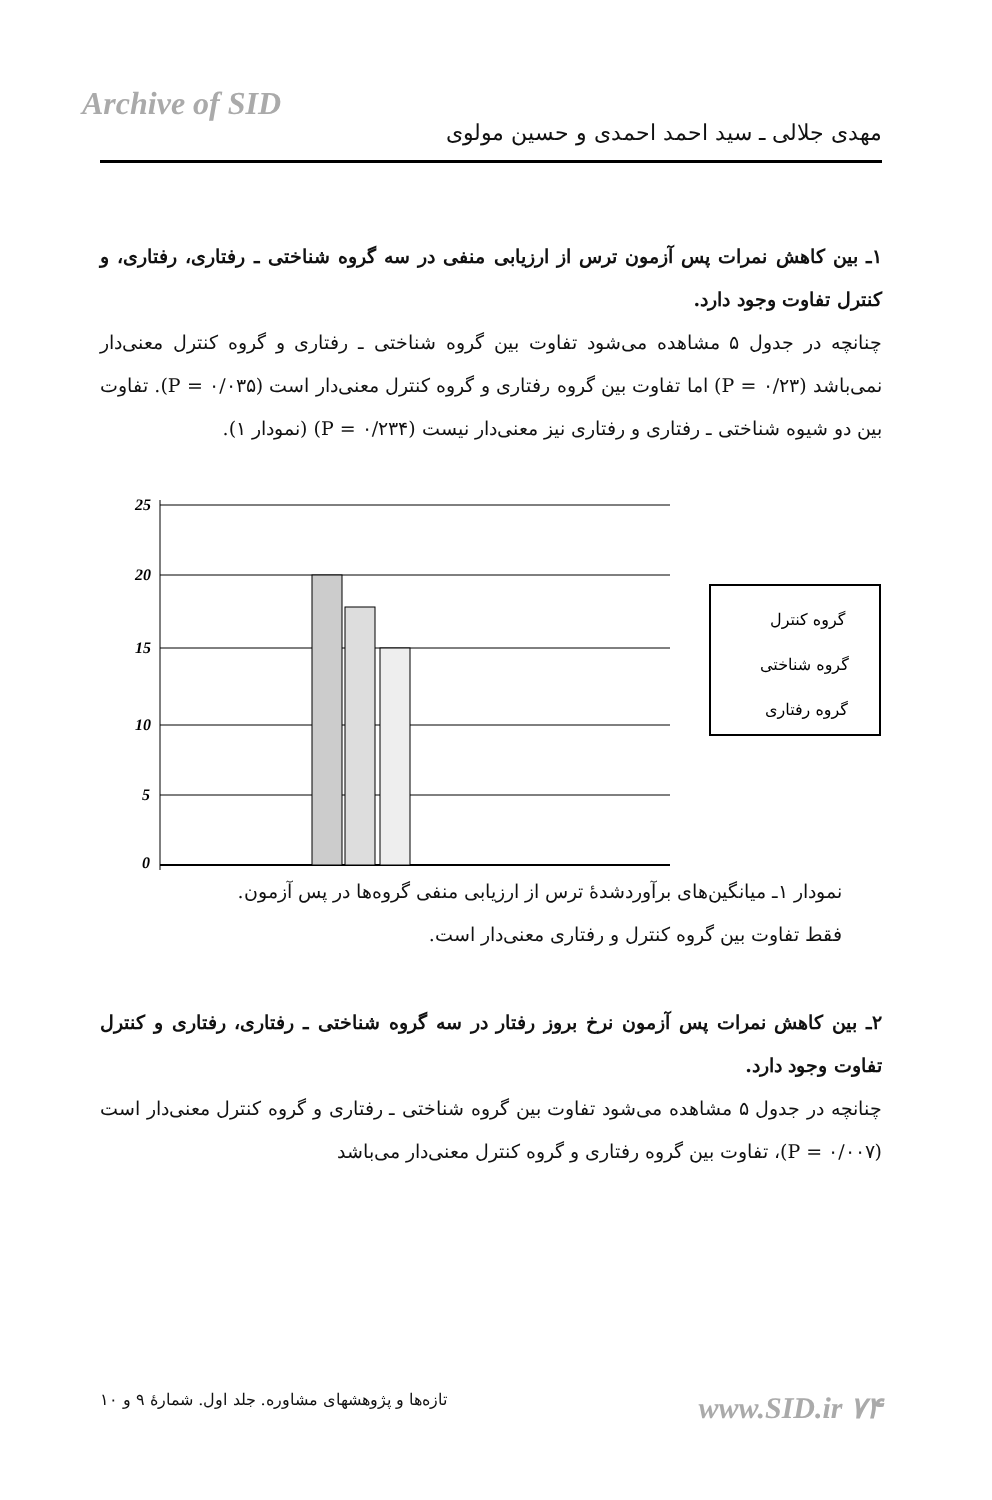Archive of SID
مهدی جلالی ـ سید احمد احمدی و حسین مولوی
۱ـ بین کاهش نمرات پس آزمون ترس از ارزیابی منفی در سه گروه شناختی ـ رفتاری، رفتاری، و کنترل تفاوت وجود دارد.
چنانچه در جدول ۵ مشاهده می‌شود تفاوت بین گروه شناختی ـ رفتاری و گروه کنترل معنی‌دار نمی‌باشد (P = ۰/۲۳) اما تفاوت بین گروه رفتاری و گروه کنترل معنی‌دار است (P = ۰/۰۳۵). تفاوت بین دو شیوه شناختی ـ رفتاری و رفتاری نیز معنی‌دار نیست (P = ۰/۲۳۴) (نمودار ۱).
25
20
15
10
5
0
گروه کنترل
گروه شناختی
گروه رفتاری
نمودار ۱ـ میانگین‌های برآوردشدهٔ ترس از ارزیابی منفی گروه‌ها در پس آزمون.
فقط تفاوت بین گروه کنترل و رفتاری معنی‌دار است.
۲ـ بین کاهش نمرات پس آزمون نرخ بروز رفتار در سه گروه شناختی ـ رفتاری، رفتاری و کنترل تفاوت وجود دارد.
چنانچه در جدول ۵ مشاهده می‌شود تفاوت بین گروه شناختی ـ رفتاری و گروه کنترل معنی‌دار است (P = ۰/۰۰۷)، تفاوت بین گروه رفتاری و گروه کنترل معنی‌دار می‌باشد
تازه‌ها و پژوهشهای مشاوره. جلد اول. شمارهٔ ۹ و ۱۰ www.SID.ir ۷۴